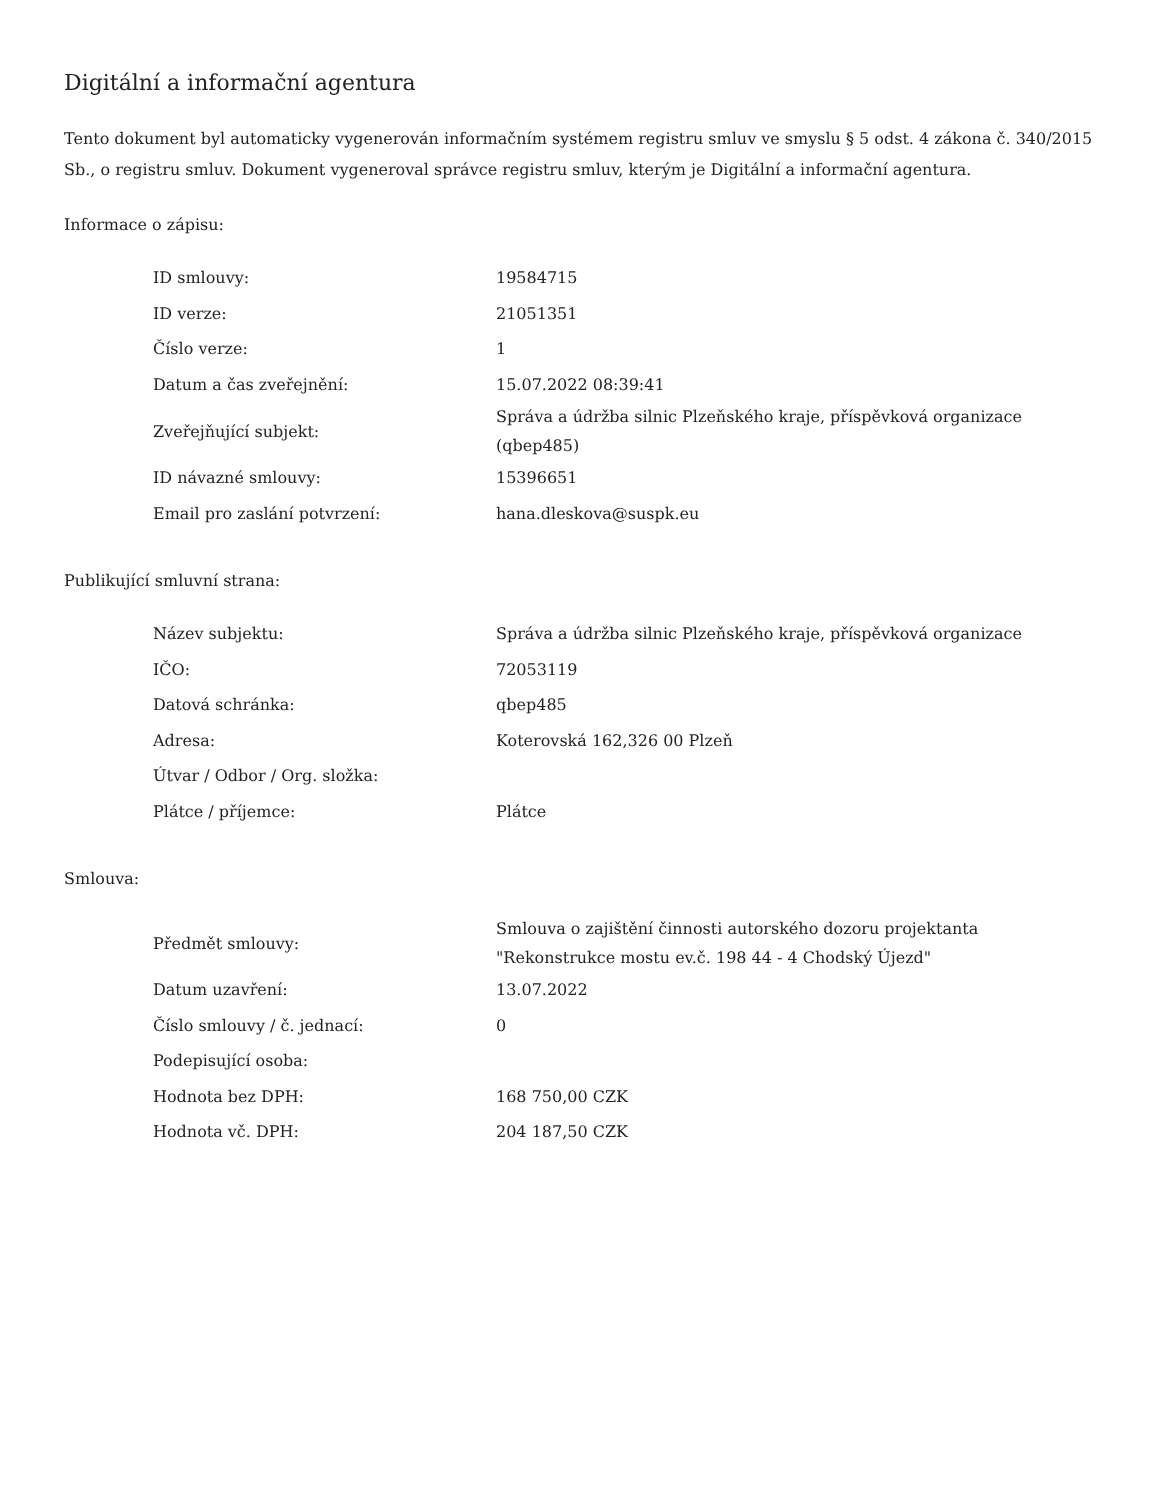Digitální a informační agentura
Tento dokument byl automaticky vygenerován informačním systémem registru smluv ve smyslu § 5 odst. 4 zákona č. 340/2015 Sb., o registru smluv. Dokument vygeneroval správce registru smluv, kterým je Digitální a informační agentura.
Informace o zápisu:
| ID smlouvy: | 19584715 |
| ID verze: | 21051351 |
| Číslo verze: | 1 |
| Datum a čas zveřejnění: | 15.07.2022 08:39:41 |
| Zveřejňující subjekt: | Správa a údržba silnic Plzeňského kraje, příspěvková organizace (qbep485) |
| ID návazné smlouvy: | 15396651 |
| Email pro zaslání potvrzení: | hana.dleskova@suspk.eu |
Publikující smluvní strana:
| Název subjektu: | Správa a údržba silnic Plzeňského kraje, příspěvková organizace |
| IČO: | 72053119 |
| Datová schránka: | qbep485 |
| Adresa: | Koterovská 162,326 00 Plzeň |
| Útvar / Odbor / Org. složka: | |
| Plátce / příjemce: | Plátce |
Smlouva:
| Předmět smlouvy: | Smlouva o zajištění činnosti autorského dozoru projektanta "Rekonstrukce mostu ev.č. 198 44 - 4 Chodský Újezd" |
| Datum uzavření: | 13.07.2022 |
| Číslo smlouvy / č. jednací: | 0 |
| Podepisující osoba: | |
| Hodnota bez DPH: | 168 750,00 CZK |
| Hodnota vč. DPH: | 204 187,50 CZK |